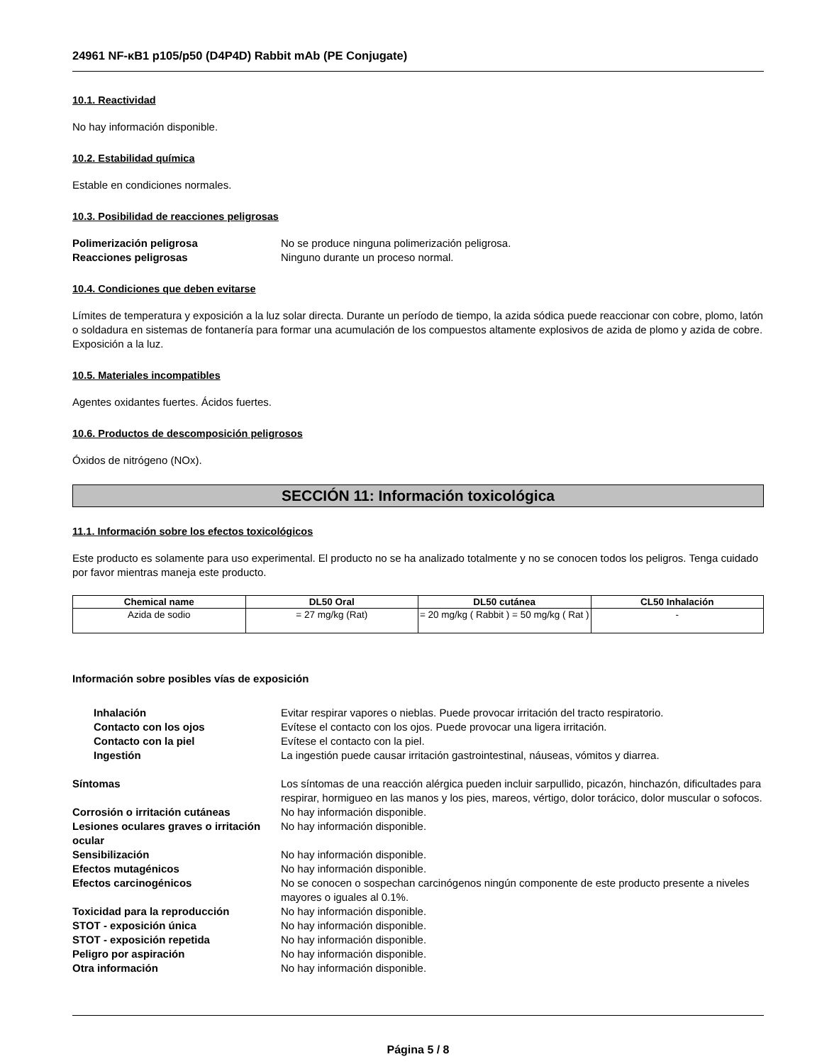24961 NF-κB1 p105/p50 (D4P4D) Rabbit mAb (PE Conjugate)
10.1. Reactividad
No hay información disponible.
10.2. Estabilidad química
Estable en condiciones normales.
10.3. Posibilidad de reacciones peligrosas
Polimerización peligrosa No se produce ninguna polimerización peligrosa. Reacciones peligrosas Ninguno durante un proceso normal.
10.4. Condiciones que deben evitarse
Límites de temperatura y exposición a la luz solar directa. Durante un período de tiempo, la azida sódica puede reaccionar con cobre, plomo, latón o soldadura en sistemas de fontanería para formar una acumulación de los compuestos altamente explosivos de azida de plomo y azida de cobre. Exposición a la luz.
10.5. Materiales incompatibles
Agentes oxidantes fuertes. Ácidos fuertes.
10.6. Productos de descomposición peligrosos
Óxidos de nitrógeno (NOx).
SECCIÓN 11: Información toxicológica
11.1. Información sobre los efectos toxicológicos
Este producto es solamente para uso experimental. El producto no se ha analizado totalmente y no se conocen todos los peligros. Tenga cuidado por favor mientras maneja este producto.
| Chemical name | DL50 Oral | DL50 cutánea | CL50 Inhalación |
| --- | --- | --- | --- |
| Azida de sodio | = 27 mg/kg (Rat) | = 20 mg/kg ( Rabbit ) = 50 mg/kg ( Rat ) | - |
Información sobre posibles vías de exposición
Inhalación Evitar respirar vapores o nieblas. Puede provocar irritación del tracto respiratorio. Contacto con los ojos Evítese el contacto con los ojos. Puede provocar una ligera irritación. Contacto con la piel Evítese el contacto con la piel. Ingestión La ingestión puede causar irritación gastrointestinal, náuseas, vómitos y diarrea.
Síntomas Los síntomas de una reacción alérgica pueden incluir sarpullido, picazón, hinchazón, dificultades para respirar, hormigueo en las manos y los pies, mareos, vértigo, dolor torácico, dolor muscular o sofocos. Corrosión o irritación cutáneas No hay información disponible. Lesiones oculares graves o irritación ocular No hay información disponible. Sensibilización No hay información disponible. Efectos mutagénicos No hay información disponible. Efectos carcinogénicos No se conocen o sospechan carcinógenos ningún componente de este producto presente a niveles mayores o iguales al 0.1%. Toxicidad para la reproducción No hay información disponible. STOT - exposición única No hay información disponible. STOT - exposición repetida No hay información disponible. Peligro por aspiración No hay información disponible. Otra información No hay información disponible.
Página 5 / 8